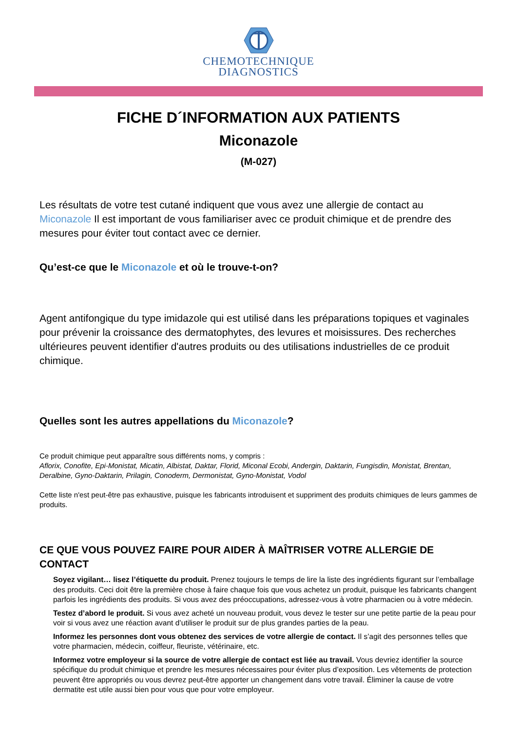CHEMOTECHNIQUE
DIAGNOSTICS
FICHE D´INFORMATION AUX PATIENTS
Miconazole
(M-027)
Les résultats de votre test cutané indiquent que vous avez une allergie de contact au Miconazole Il est important de vous familiariser avec ce produit chimique et de prendre des mesures pour éviter tout contact avec ce dernier.
Qu’est-ce que le Miconazole et où le trouve-t-on?
Agent antifongique du type imidazole qui est utilisé dans les préparations topiques et vaginales pour prévenir la croissance des dermatophytes, des levures et moisissures. Des recherches ultérieures peuvent identifier d'autres produits ou des utilisations industrielles de ce produit chimique.
Quelles sont les autres appellations du Miconazole?
Ce produit chimique peut apparaître sous différents noms, y compris :
Aflorix, Conofite, Epi-Monistat, Micatin, Albistat, Daktar, Florid, Miconal Ecobi, Andergin, Daktarin, Fungisdin, Monistat, Brentan, Deralbine, Gyno-Daktarin, Prilagin, Conoderm, Dermonistat, Gyno-Monistat, Vodol
Cette liste n'est peut-être pas exhaustive, puisque les fabricants introduisent et suppriment des produits chimiques de leurs gammes de produits.
CE QUE VOUS POUVEZ FAIRE POUR AIDER À MAÎTRISER VOTRE ALLERGIE DE CONTACT
Soyez vigilant… lisez l’étiquette du produit. Prenez toujours le temps de lire la liste des ingrédients figurant sur l’emballage des produits. Ceci doit être la première chose à faire chaque fois que vous achetez un produit, puisque les fabricants changent parfois les ingrédients des produits. Si vous avez des préoccupations, adressez-vous à votre pharmacien ou à votre médecin.
Testez d’abord le produit. Si vous avez acheté un nouveau produit, vous devez le tester sur une petite partie de la peau pour voir si vous avez une réaction avant d’utiliser le produit sur de plus grandes parties de la peau.
Informez les personnes dont vous obtenez des services de votre allergie de contact. Il s’agit des personnes telles que votre pharmacien, médecin, coiffeur, fleuriste, vétérinaire, etc.
Informez votre employeur si la source de votre allergie de contact est liée au travail. Vous devriez identifier la source spécifique du produit chimique et prendre les mesures nécessaires pour éviter plus d’exposition. Les vêtements de protection peuvent être appropriés ou vous devrez peut-être apporter un changement dans votre travail. Éliminer la cause de votre dermatite est utile aussi bien pour vous que pour votre employeur.